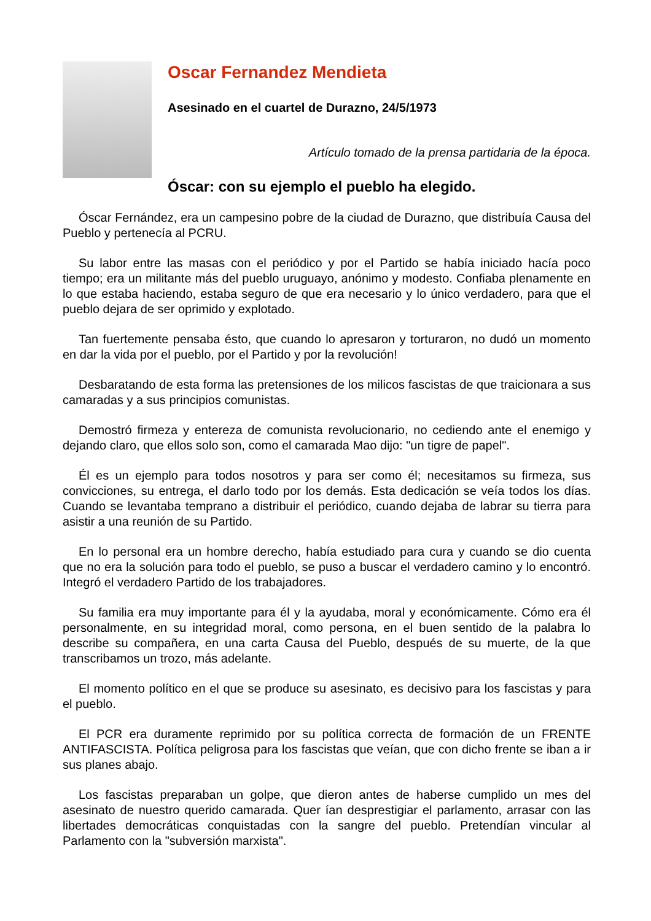Oscar Fernandez Mendieta
Asesinado en el cuartel de Durazno, 24/5/1973
Artículo tomado de la prensa partidaria de la época.
Óscar: con su ejemplo el pueblo ha elegido.
Óscar Fernández, era un campesino pobre de la ciudad de Durazno, que distribuía Causa del Pueblo y pertenecía al PCRU.
Su labor entre las masas con el periódico y por el Partido se había iniciado hacía poco tiempo; era un militante más del pueblo uruguayo, anónimo y modesto. Confiaba plenamente en lo que estaba haciendo, estaba seguro de que era necesario y lo único verdadero, para que el pueblo dejara de ser oprimido y explotado.
Tan fuertemente pensaba ésto, que cuando lo apresaron y torturaron, no dudó un momento en dar la vida por el pueblo, por el Partido y por la revolución!
Desbaratando de esta forma las pretensiones de los milicos fascistas de que traicionara a sus camaradas y a sus principios comunistas.
Demostró firmeza y entereza de comunista revolucionario, no cediendo ante el enemigo y dejando claro, que ellos solo son, como el camarada Mao dijo: "un tigre de papel".
Él es un ejemplo para todos nosotros y para ser como él; necesitamos su firmeza, sus convicciones, su entrega, el darlo todo por los demás. Esta dedicación se veía todos los días. Cuando se levantaba temprano a distribuir el periódico, cuando dejaba de labrar su tierra para asistir a una reunión de su Partido.
En lo personal era un hombre derecho, había estudiado para cura y cuando se dio cuenta que no era la solución para todo el pueblo, se puso a buscar el verdadero camino y lo encontró. Integró el verdadero Partido de los trabajadores.
Su familia era muy importante para él y la ayudaba, moral y económicamente. Cómo era él personalmente, en su integridad moral, como persona, en el buen sentido de la palabra lo describe su compañera, en una carta Causa del Pueblo, después de su muerte, de la que transcribamos un trozo, más adelante.
El momento político en el que se produce su asesinato, es decisivo para los fascistas y para el pueblo.
El PCR era duramente reprimido por su política correcta de formación de un FRENTE ANTIFASCISTA. Política peligrosa para los fascistas que veían, que con dicho frente se iban a ir sus planes abajo.
Los fascistas preparaban un golpe, que dieron antes de haberse cumplido un mes del asesinato de nuestro querido camarada. Quer ían desprestigiar el parlamento, arrasar con las libertades democráticas conquistadas con la sangre del pueblo. Pretendían vincular al Parlamento con la "subversión marxista".